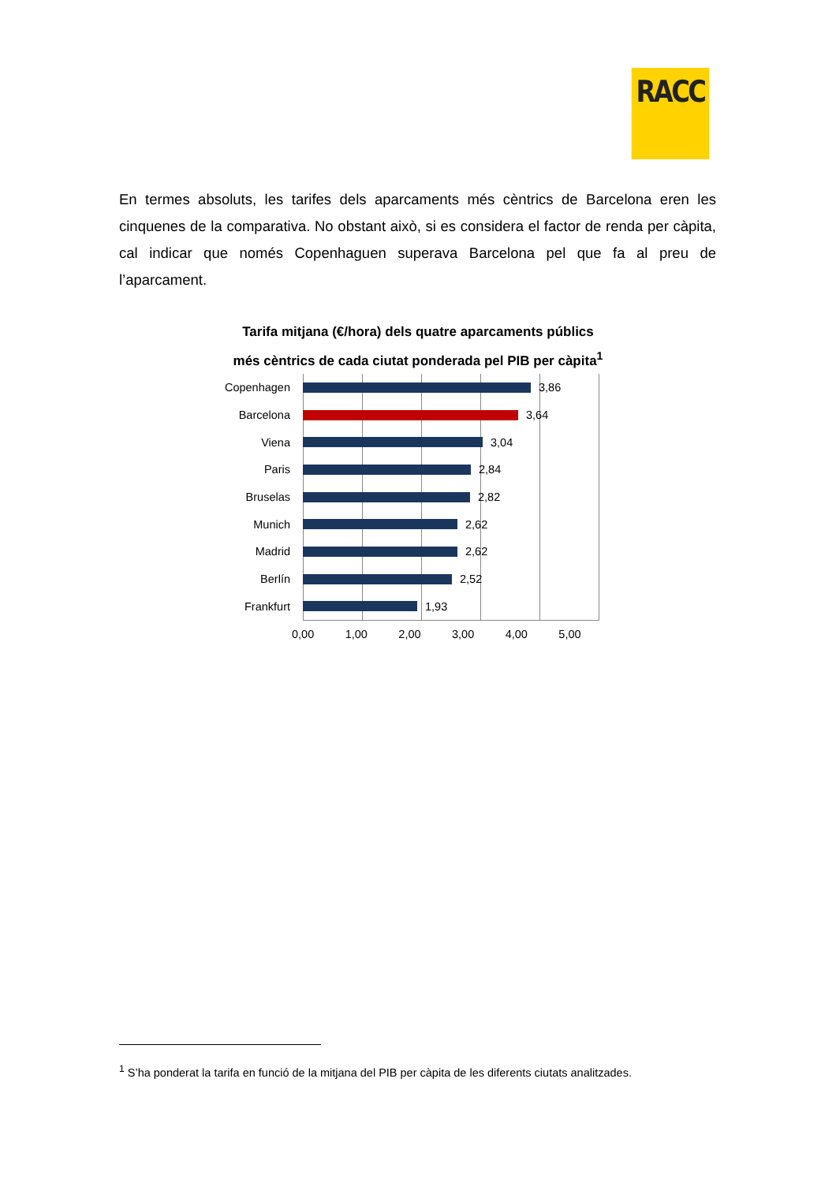RACC
En termes absoluts, les tarifes dels aparcaments més cèntrics de Barcelona eren les cinquenes de la comparativa. No obstant això, si es considera el factor de renda per càpita, cal indicar que només Copenhaguen superava Barcelona pel que fa al preu de l’aparcament.
Tarifa mitjana (€/hora) dels quatre aparcaments públics
més cèntrics de cada ciutat ponderada pel PIB per càpita<sup>1</sup>
Copenhagen 3,86
Barcelona 3,64
Viena 3,04
Paris 2,84
Bruselas 2,82
Munich 2,62
Madrid 2,62
Berlín 2,52
Frankfurt 1,93
0,00 1,00 2,00 3,00 4,00 5,00
<sup>1</sup> S’ha ponderat la tarifa en funció de la mitjana del PIB per càpita de les diferents ciutats analitzades.